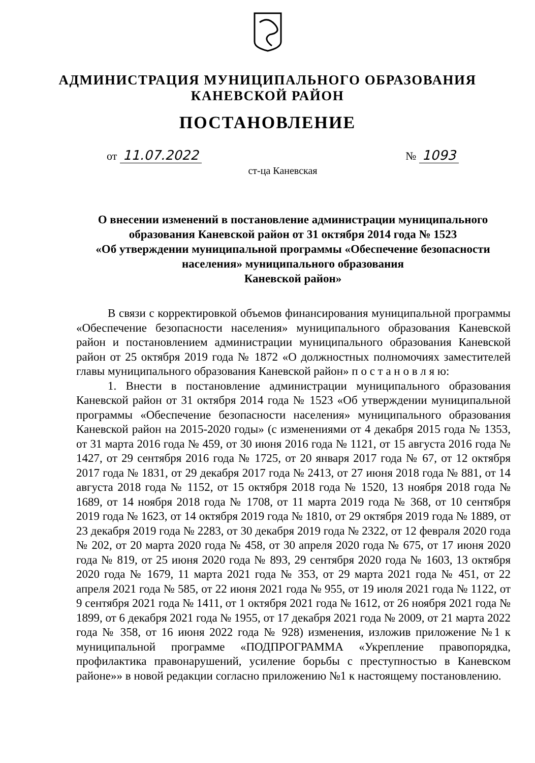АДМИНИСТРАЦИЯ МУНИЦИПАЛЬНОГО ОБРАЗОВАНИЯ
КАНЕВСКОЙ РАЙОН
ПОСТАНОВЛЕНИЕ
от 11.07.2022 № 1093
ст-ца Каневская
О внесении изменений в постановление администрации муниципального образования Каневской район от 31 октября 2014 года № 1523
«Об утверждении муниципальной программы «Обеспечение безопасности населения» муниципального образования
Каневской район»
В связи с корректировкой объемов финансирования муниципальной программы «Обеспечение безопасности населения» муниципального образования Каневской район и постановлением администрации муниципального образования Каневской район от 25 октября 2019 года № 1872 «О должностных полномочиях заместителей главы муниципального образования Каневской район» п о с т а н о в л я ю:
1. Внести в постановление администрации муниципального образования Каневской район от 31 октября 2014 года № 1523 «Об утверждении муниципальной программы «Обеспечение безопасности населения» муниципального образования Каневской район на 2015-2020 годы» (с изменениями от 4 декабря 2015 года № 1353, от 31 марта 2016 года № 459, от 30 июня 2016 года № 1121, от 15 августа 2016 года № 1427, от 29 сентября 2016 года № 1725, от 20 января 2017 года № 67, от 12 октября 2017 года № 1831, от 29 декабря 2017 года № 2413, от 27 июня 2018 года № 881, от 14 августа 2018 года № 1152, от 15 октября 2018 года № 1520, 13 ноября 2018 года № 1689, от 14 ноября 2018 года № 1708, от 11 марта 2019 года № 368, от 10 сентября 2019 года № 1623, от 14 октября 2019 года № 1810, от 29 октября 2019 года № 1889, от 23 декабря 2019 года № 2283, от 30 декабря 2019 года № 2322, от 12 февраля 2020 года № 202, от 20 марта 2020 года № 458, от 30 апреля 2020 года № 675, от 17 июня 2020 года № 819, от 25 июня 2020 года № 893, 29 сентября 2020 года № 1603, 13 октября 2020 года № 1679, 11 марта 2021 года № 353, от 29 марта 2021 года № 451, от 22 апреля 2021 года № 585, от 22 июня 2021 года № 955, от 19 июля 2021 года № 1122, от 9 сентября 2021 года № 1411, от 1 октября 2021 года № 1612, от 26 ноября 2021 года № 1899, от 6 декабря 2021 года № 1955, от 17 декабря 2021 года № 2009, от 21 марта 2022 года № 358, от 16 июня 2022 года № 928) изменения, изложив приложение №1 к муниципальной программе «ПОДПРОГРАММА «Укрепление правопорядка, профилактика правонарушений, усиление борьбы с преступностью в Каневском районе»» в новой редакции согласно приложению №1 к настоящему постановлению.